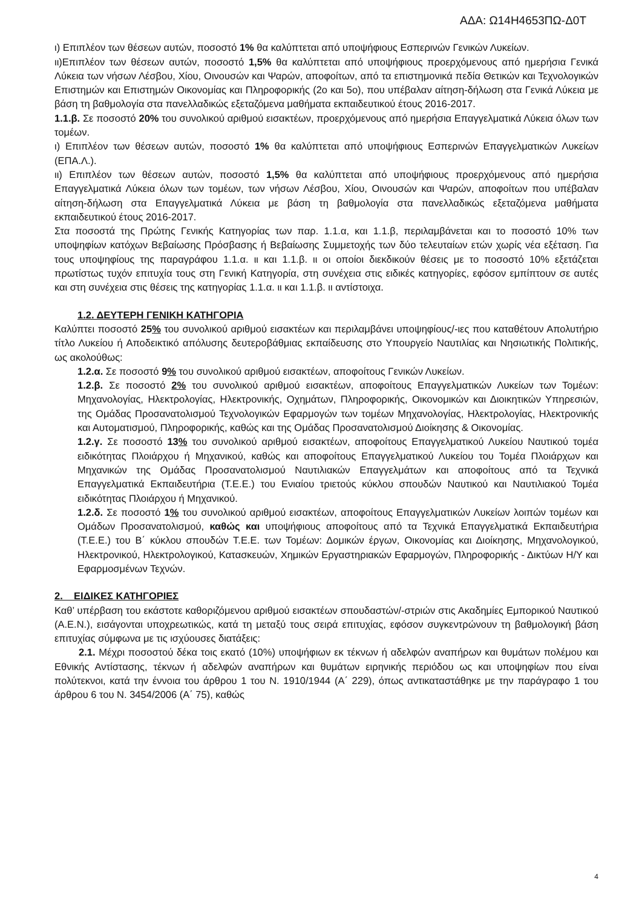ΑΔΑ: Ω14Η4653ΠΩ-Δ0Τ
ι) Επιπλέον των θέσεων αυτών, ποσοστό 1% θα καλύπτεται από υποψήφιους Εσπερινών Γενικών Λυκείων.
ιι)Επιπλέον των θέσεων αυτών, ποσοστό 1,5% θα καλύπτεται από υποψήφιους προερχόμενους από ημερήσια Γενικά Λύκεια των νήσων Λέσβου, Χίου, Οινουσών και Ψαρών, αποφοίτων, από τα επιστημονικά πεδία Θετικών και Τεχνολογικών Επιστημών και Επιστημών Οικονομίας και Πληροφορικής (2ο και 5ο), που υπέβαλαν αίτηση-δήλωση στα Γενικά Λύκεια με βάση τη βαθμολογία στα πανελλαδικώς εξεταζόμενα μαθήματα εκπαιδευτικού έτους 2016-2017.
1.1.β. Σε ποσοστό 20% του συνολικού αριθμού εισακτέων, προερχόμενους από ημερήσια Επαγγελματικά Λύκεια όλων των τομέων.
ι) Επιπλέον των θέσεων αυτών, ποσοστό 1% θα καλύπτεται από υποψήφιους Εσπερινών Επαγγελματικών Λυκείων (ΕΠΑ.Λ.).
ιι) Επιπλέον των θέσεων αυτών, ποσοστό 1,5% θα καλύπτεται από υποψήφιους προερχόμενους από ημερήσια Επαγγελματικά Λύκεια όλων των τομέων, των νήσων Λέσβου, Χίου, Οινουσών και Ψαρών, αποφοίτων που υπέβαλαν αίτηση-δήλωση στα Επαγγελματικά Λύκεια με βάση τη βαθμολογία στα πανελλαδικώς εξεταζόμενα μαθήματα εκπαιδευτικού έτους 2016-2017.
Στα ποσοστά της Πρώτης Γενικής Κατηγορίας των παρ. 1.1.α, και 1.1.β, περιλαμβάνεται και το ποσοστό 10% των υποψηφίων κατόχων Βεβαίωσης Πρόσβασης ή Βεβαίωσης Συμμετοχής των δύο τελευταίων ετών χωρίς νέα εξέταση. Για τους υποψηφίους της παραγράφου 1.1.α. ιι και 1.1.β. ιι οι οποίοι διεκδικούν θέσεις με το ποσοστό 10% εξετάζεται πρωτίστως τυχόν επιτυχία τους στη Γενική Κατηγορία, στη συνέχεια στις ειδικές κατηγορίες, εφόσον εμπίπτουν σε αυτές και στη συνέχεια στις θέσεις της κατηγορίας 1.1.α. ιι και 1.1.β. ιι αντίστοιχα.
1.2. ΔΕΥΤΕΡΗ ΓΕΝΙΚΗ ΚΑΤΗΓΟΡΙΑ
Καλύπτει ποσοστό 25% του συνολικού αριθμού εισακτέων και περιλαμβάνει υποψηφίους/-ιες που καταθέτουν Απολυτήριο τίτλο Λυκείου ή Αποδεικτικό απόλυσης δευτεροβάθμιας εκπαίδευσης στο Υπουργείο Ναυτιλίας και Νησιωτικής Πολιτικής, ως ακολούθως:
1.2.α. Σε ποσοστό 9% του συνολικού αριθμού εισακτέων, αποφοίτους Γενικών Λυκείων.
1.2.β. Σε ποσοστό 2% του συνολικού αριθμού εισακτέων, αποφοίτους Επαγγελματικών Λυκείων των Τομέων: Μηχανολογίας, Ηλεκτρολογίας, Ηλεκτρονικής, Οχημάτων, Πληροφορικής, Οικονομικών και Διοικητικών Υπηρεσιών, της Ομάδας Προσανατολισμού Τεχνολογικών Εφαρμογών των τομέων Μηχανολογίας, Ηλεκτρολογίας, Ηλεκτρονικής και Αυτοματισμού, Πληροφορικής, καθώς και της Ομάδας Προσανατολισμού Διοίκησης & Οικονομίας.
1.2.γ. Σε ποσοστό 13% του συνολικού αριθμού εισακτέων, αποφοίτους Επαγγελματικού Λυκείου Ναυτικού τομέα ειδικότητας Πλοιάρχου ή Μηχανικού, καθώς και αποφοίτους Επαγγελματικού Λυκείου του Τομέα Πλοιάρχων και Μηχανικών της Ομάδας Προσανατολισμού Ναυτιλιακών Επαγγελμάτων και αποφοίτους από τα Τεχνικά Επαγγελματικά Εκπαιδευτήρια (Τ.Ε.Ε.) του Ενιαίου τριετούς κύκλου σπουδών Ναυτικού και Ναυτιλιακού Τομέα ειδικότητας Πλοιάρχου ή Μηχανικού.
1.2.δ. Σε ποσοστό 1% του συνολικού αριθμού εισακτέων, αποφοίτους Επαγγελματικών Λυκείων λοιπών τομέων και Ομάδων Προσανατολισμού, καθώς και υποψήφιους αποφοίτους από τα Τεχνικά Επαγγελματικά Εκπαιδευτήρια (Τ.Ε.Ε.) του Β΄ κύκλου σπουδών Τ.Ε.Ε. των Τομέων: Δομικών έργων, Οικονομίας και Διοίκησης, Μηχανολογικού, Ηλεκτρονικού, Ηλεκτρολογικού, Κατασκευών, Χημικών Εργαστηριακών Εφαρμογών, Πληροφορικής - Δικτύων Η/Υ και Εφαρμοσμένων Τεχνών.
2. ΕΙΔΙΚΕΣ ΚΑΤΗΓΟΡΙΕΣ
Καθ’ υπέρβαση του εκάστοτε καθοριζόμενου αριθμού εισακτέων σπουδαστών/-στριών στις Ακαδημίες Εμπορικού Ναυτικού (Α.Ε.Ν.), εισάγονται υποχρεωτικώς, κατά τη μεταξύ τους σειρά επιτυχίας, εφόσον συγκεντρώνουν τη βαθμολογική βάση επιτυχίας σύμφωνα με τις ισχύουσες διατάξεις:
2.1. Μέχρι ποσοστού δέκα τοις εκατό (10%) υποψήφιων εκ τέκνων ή αδελφών αναπήρων και θυμάτων πολέμου και Εθνικής Αντίστασης, τέκνων ή αδελφών αναπήρων και θυμάτων ειρηνικής περιόδου ως και υποψηφίων που είναι πολύτεκνοι, κατά την έννοια του άρθρου 1 του Ν. 1910/1944 (Α΄ 229), όπως αντικαταστάθηκε με την παράγραφο 1 του άρθρου 6 του Ν. 3454/2006 (Α΄ 75), καθώς
4